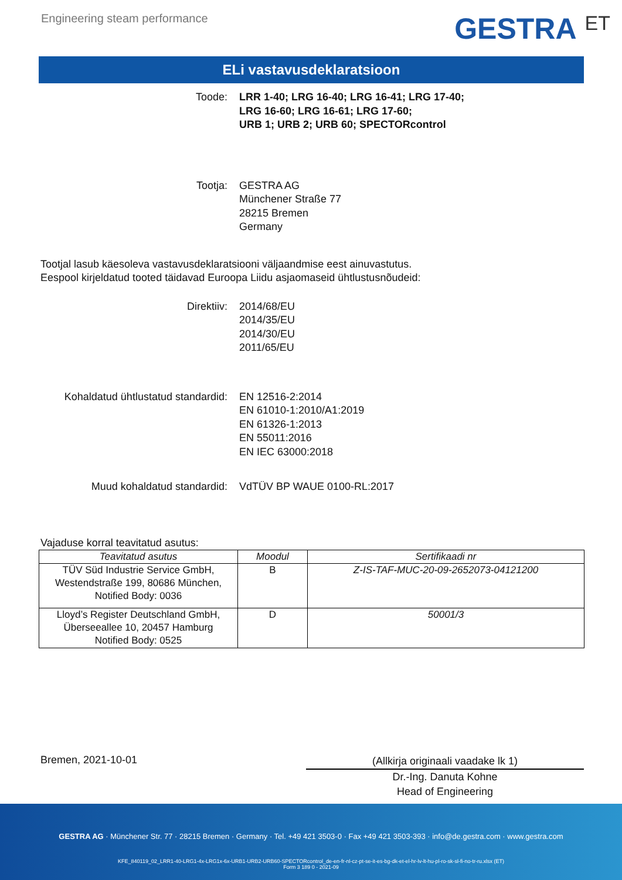Engineering steam performance
GESTRA ET
ELi vastavusdeklaratsioon
Toode: LRR 1-40; LRG 16-40; LRG 16-41; LRG 17-40;
LRG 16-60; LRG 16-61; LRG 17-60;
URB 1; URB 2; URB 60; SPECTORcontrol
Tootja: GESTRA AG
Münchener Straße 77
28215 Bremen
Germany
Tootjal lasub käesoleva vastavusdeklaratsiooni väljaandmise eest ainuvastutus.
Eespool kirjeldatud tooted täidavad Euroopa Liidu asjaomaseid ühtlustusnõudeid:
Direktiiv: 2014/68/EU
2014/35/EU
2014/30/EU
2011/65/EU
Kohaldatud ühtlustatud standardid: EN 12516-2:2014
EN 61010-1:2010/A1:2019
EN 61326-1:2013
EN 55011:2016
EN IEC 63000:2018
Muud kohaldatud standardid: VdTÜV BP WAUE 0100-RL:2017
Vajaduse korral teavitatud asutus:
| Teavitatud asutus | Moodul | Sertifikaadi nr |
| --- | --- | --- |
| TÜV Süd Industrie Service GmbH, Westendstraße 199, 80686 München, Notified Body: 0036 | B | Z-IS-TAF-MUC-20-09-2652073-04121200 |
| Lloyd’s Register Deutschland GmbH, Überseeallee 10, 20457 Hamburg Notified Body: 0525 | D | 50001/3 |
Bremen, 2021-10-01
(Allkirja originaali vaadake lk 1)
Dr.-Ing. Danuta Kohne
Head of Engineering
GESTRA AG · Münchener Str. 77 · 28215 Bremen · Germany · Tel. +49 421 3503-0 · Fax +49 421 3503-393 · info@de.gestra.com · www.gestra.com
KFE_840119_02_LRR1-40-LRG1-4x-LRG1x-6x-URB1-URB2-URB60-SPECTORcontrol_de-en-fr-nl-cz-pt-se-it-es-bg-dk-et-el-hr-lv-lt-hu-pl-ro-sk-sl-fi-no-tr-ru.xlsx (ET)
Form 3 189 0 - 2021-09